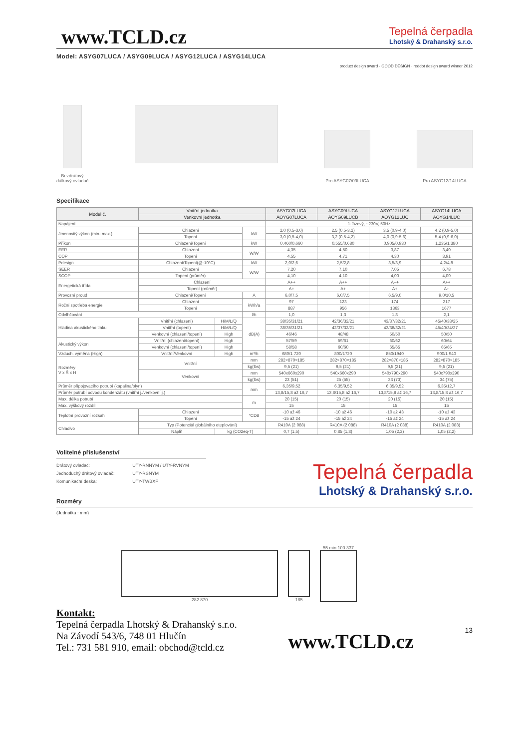www.TCLD.cz
Tepelná čerpadla
Lhotský & Drahanský s.r.o.
Model: ASYG07LUCA / ASYG09LUCA / ASYG12LUCA / ASYG14LUCA
product design award · GOOD DESIGN · reddot design award winner 2012
Bezdrátový
dálkový ovladač
Pro ASYG07/09LUCA
Pro ASYG12/14LUCA
Specifikace
| Model č. | Vnitřní jednotka | | | ASYG07LUCA | ASYG09LUCA | ASYG12LUCA | ASYG14LUCA |
| --- | --- | --- | --- | --- | --- | --- | --- |
| | Venkovní jednotka | | | AOYG07LUCA | AOYG09LUCB | AOYG12LUC | AOYG14LUC |
| Napájení | | | | 1-fázový, ~230V, 50Hz | | | |
| Jmenovitý výkon (min.-max.) | Chlazení | | kW | 2,0 (0,5-3,0) | 2,5 (0,5-3,2) | 3,5 (0,9-4,0) | 4,2 (0,9-5,0) |
| | Topení | | | 3,0 (0,5-4,0) | 3,2 (0,5-4,2) | 4,0 (0,9-5,6) | 5,4 (0,9-6,0) |
| Příkon | Chlazení/Topení | | kW | 0,460/0,660 | 0,555/0,680 | 0,905/0,930 | 1,235/1,380 |
| EER | Chlazení | | W/W | 4,35 | 4,50 | 3,87 | 3,40 |
| COP | Topení | | | 4,55 | 4,71 | 4,30 | 3,91 |
| Pdesign | Chlazení/Topení(@-10°C) | | kW | 2,0/2,6 | 2,5/2,8 | 3,5/3,9 | 4,2/4,8 |
| SEER | Chlazení | | W/W | 7,20 | 7,10 | 7,05 | 6,78 |
| SCOP | Topení (průměr) | | | 4,10 | 4,10 | 4,00 | 4,00 |
| Energetická třída | Chlazení | | | A++ | A++ | A++ | A++ |
| | Topení (průměr) | | | A+ | A+ | A+ | A+ |
| Provozní proud | Chlazení/Topení | | A | 6,0/7,5 | 6,0/7,5 | 6,5/9,0 | 9,0/10,5 |
| Roční spotřeba energie | Chlazení | | kWh/a | 97 | 123 | 174 | 217 |
| | Topení | | | 887 | 956 | 1363 | 1677 |
| Odvlhčování | | | l/h | 1,0 | 1,3 | 1,8 | 2,1 |
| Hladina akustického tlaku | Vnitřní (chlazení) | H/M/L/Q | dB(A) | 38/35/31/21 | 42/36/32/21 | 43/37/32/21 | 45/40/33/25 |
| | Vnitřní (topení) | H/M/L/Q | | 38/35/31/21 | 42/37/32/21 | 43/38/32/21 | 45/40/34/27 |
| | Venkovní (chlazení/topení) | High | | 46/46 | 48/48 | 50/50 | 50/50 |
| Akustický výkon | Vnitřní (chlazení/topení) | High | | 57/59 | 59/61 | 60/62 | 60/64 |
| | Venkovní (chlazení/topení) | High | | 58/58 | 60/60 | 65/65 | 65/65 |
| Vzduch. výměna (High) | Vnitřní/Venkovní | High | m³/h | 680/1 720 | 800/1720 | 850/1940 | 900/1 940 |
| Rozměry V x Š x H | Vnitřní | | mm | 282×870×185 | 282×870×185 | 282×870×185 | 282×870×185 |
| | | | kg(lbs) | 9,5 (21) | 9,5 (21) | 9,5 (21) | 9,5 (21) |
| | Venkovní | | mm | 540x660x290 | 540x660x290 | 540x790x290 | 540x790x290 |
| | | | kg(lbs) | 23 (51) | 25 (55) | 33 (73) | 34 (75) |
| Průměr připojovacího potrubí (kapalina/plyn) | | | mm | 6,35/9,52 | 6,35/9,52 | 6,35/9,52 | 6,35/12,7 |
| Průměr potrubí odvodu kondenzátu (vnitřní j./venkovní j.) | | | | 13,8/15,8 až 16,7 | 13,8/15,8 až 16,7 | 13,8/15,8 až 16,7 | 13,8/15,8 až 16,7 |
| Max. délka potrubí | | | m | 20 (15) | 20 (15) | 20 (15) | 20 (15) |
| Max. výškový rozdíl | | | | 15 | 15 | 15 | 15 |
| Teplotní provozní rozsah | Chlazení | | °CDB | -10 až 46 | -10 až 46 | -10 až 43 | -10 až 43 |
| | Topení | | | -15 až 24 | -15 až 24 | -15 až 24 | -15 až 24 |
| Chladivo | Typ (Potenciál globálního oteplování) | | | R410A (2 088) | R410A (2 088) | R410A (2 088) | R410A (2 088) |
| | Náplň | kg (CO2eq-T) | | 0,7 (1,5) | 0,85 (1,8) | 1,05 (2,2) | 1,05 (2,2) |
Volitelné příslušenství
| Drátový ovladač: | UTY-RNNYM / UTY-RVNYM |
| Jednoduchý drátový ovladač: | UTY-RSNYM |
| Komunikační deska: | UTY-TWBXF |
Tepelná čerpadla
Lhotský & Drahanský s.r.o.
Rozměry
(Jednotka : mm)
282 870
185
55 min 100 337
Kontakt:
Tepelná čerpadla Lhotský & Drahanský s.r.o.
Na Závodí 543/6, 748 01 Hlučín
Tel.: 731 581 910, email: obchod@tcld.cz
www.TCLD.cz
13